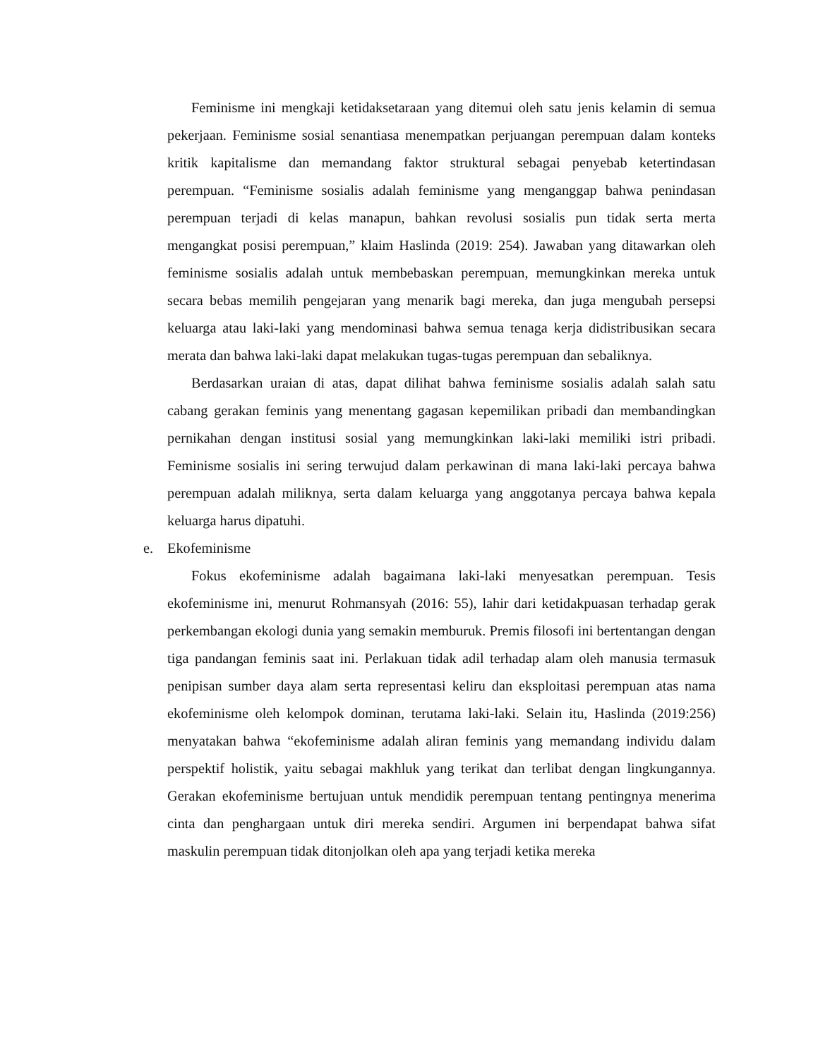Feminisme ini mengkaji ketidaksetaraan yang ditemui oleh satu jenis kelamin di semua pekerjaan. Feminisme sosial senantiasa menempatkan perjuangan perempuan dalam konteks kritik kapitalisme dan memandang faktor struktural sebagai penyebab ketertindasan perempuan. “Feminisme sosialis adalah feminisme yang menganggap bahwa penindasan perempuan terjadi di kelas manapun, bahkan revolusi sosialis pun tidak serta merta mengangkat posisi perempuan,” klaim Haslinda (2019: 254). Jawaban yang ditawarkan oleh feminisme sosialis adalah untuk membebaskan perempuan, memungkinkan mereka untuk secara bebas memilih pengejaran yang menarik bagi mereka, dan juga mengubah persepsi keluarga atau laki-laki yang mendominasi bahwa semua tenaga kerja didistribusikan secara merata dan bahwa laki-laki dapat melakukan tugas-tugas perempuan dan sebaliknya.
Berdasarkan uraian di atas, dapat dilihat bahwa feminisme sosialis adalah salah satu cabang gerakan feminis yang menentang gagasan kepemilikan pribadi dan membandingkan pernikahan dengan institusi sosial yang memungkinkan laki-laki memiliki istri pribadi. Feminisme sosialis ini sering terwujud dalam perkawinan di mana laki-laki percaya bahwa perempuan adalah miliknya, serta dalam keluarga yang anggotanya percaya bahwa kepala keluarga harus dipatuhi.
e. Ekofeminisme
Fokus ekofeminisme adalah bagaimana laki-laki menyesatkan perempuan. Tesis ekofeminisme ini, menurut Rohmansyah (2016: 55), lahir dari ketidakpuasan terhadap gerak perkembangan ekologi dunia yang semakin memburuk. Premis filosofi ini bertentangan dengan tiga pandangan feminis saat ini. Perlakuan tidak adil terhadap alam oleh manusia termasuk penipisan sumber daya alam serta representasi keliru dan eksploitasi perempuan atas nama ekofeminisme oleh kelompok dominan, terutama laki-laki. Selain itu, Haslinda (2019:256) menyatakan bahwa “ekofeminisme adalah aliran feminis yang memandang individu dalam perspektif holistik, yaitu sebagai makhluk yang terikat dan terlibat dengan lingkungannya. Gerakan ekofeminisme bertujuan untuk mendidik perempuan tentang pentingnya menerima cinta dan penghargaan untuk diri mereka sendiri. Argumen ini berpendapat bahwa sifat maskulin perempuan tidak ditonjolkan oleh apa yang terjadi ketika mereka